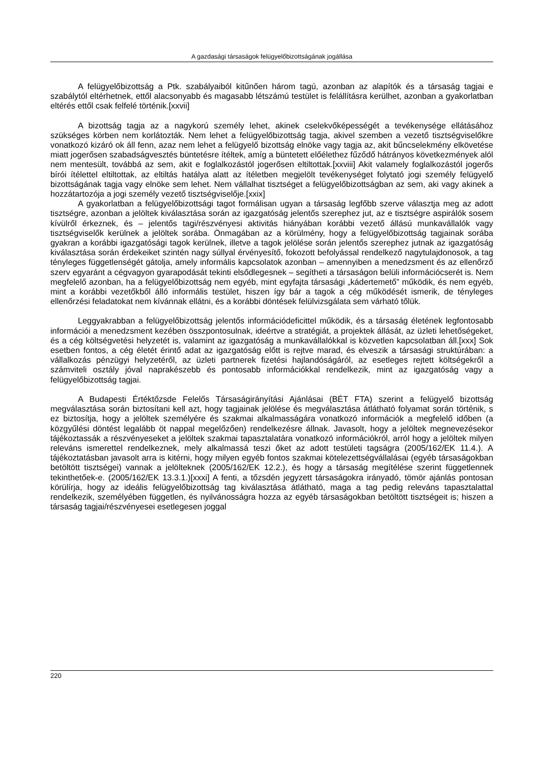A gazdasági társaságok felügyelőbizottságának jogállása
A felügyelőbizottság a Ptk. szabályaiból kitűnően három tagú, azonban az alapítók és a társaság tagjai e szabálytól eltérhetnek, ettől alacsonyabb és magasabb létszámú testület is felállításra kerülhet, azonban a gyakorlatban eltérés ettől csak felfelé történik.[xxvii]
A bizottság tagja az a nagykorú személy lehet, akinek cselekvőképességét a tevékenysége ellátásához szükséges körben nem korlátozták. Nem lehet a felügyelőbizottság tagja, akivel szemben a vezető tisztségviselőkre vonatkozó kizáró ok áll fenn, azaz nem lehet a felügyelő bizottság elnöke vagy tagja az, akit bűncselekmény elkövetése miatt jogerősen szabadságvesztés büntetésre ítéltek, amíg a büntetett előélethez fűződő hátrányos következmények alól nem mentesült, továbbá az sem, akit e foglalkozástól jogerősen eltiltottak.[xxviii] Akit valamely foglalkozástól jogerős bírói ítélettel eltiltottak, az eltiltás hatálya alatt az ítéletben megjelölt tevékenységet folytató jogi személy felügyelő bizottságának tagja vagy elnöke sem lehet. Nem vállalhat tisztséget a felügyelőbizottságban az sem, aki vagy akinek a hozzátartozója a jogi személy vezető tisztségviselője.[xxix]
A gyakorlatban a felügyelőbizottsági tagot formálisan ugyan a társaság legfőbb szerve választja meg az adott tisztségre, azonban a jelöltek kiválasztása során az igazgatóság jelentős szerephez jut, az e tisztségre aspirálók sosem kívülről érkeznek, és – jelentős tagi/részvényesi aktivitás hiányában korábbi vezető állású munkavállalók vagy tisztségviselők kerülnek a jelöltek sorába. Önmagában az a körülmény, hogy a felügyelőbizottság tagjainak sorába gyakran a korábbi igazgatósági tagok kerülnek, illetve a tagok jelölése során jelentős szerephez jutnak az igazgatóság kiválasztása során érdekeiket szintén nagy súllyal érvényesítő, fokozott befolyással rendelkező nagytulajdonosok, a tag tényleges függetlenségét gátolja, amely informális kapcsolatok azonban – amennyiben a menedzsment és az ellenőrző szerv egyaránt a cégvagyon gyarapodását tekinti elsődlegesnek – segítheti a társaságon belüli információcserét is. Nem megfelelő azonban, ha a felügyelőbizottság nem egyéb, mint egyfajta társasági „kádertemető” működik, és nem egyéb, mint a korábbi vezetőkből álló informális testület, hiszen így bár a tagok a cég működését ismerik, de tényleges ellenőrzési feladatokat nem kívánnak ellátni, és a korábbi döntések felülvizsgálata sem várható tőlük.
Leggyakrabban a felügyelőbizottság jelentős információdeficittel működik, és a társaság életének legfontosabb információi a menedzsment kezében összpontosulnak, ideértve a stratégiát, a projektek állását, az üzleti lehetőségeket, és a cég költségvetési helyzetét is, valamint az igazgatóság a munkavállalókkal is közvetlen kapcsolatban áll.[xxx] Sok esetben fontos, a cég életét érintő adat az igazgatóság előtt is rejtve marad, és elveszik a társasági struktúrában: a vállalkozás pénzügyi helyzetéről, az üzleti partnerek fizetési hajlandóságáról, az esetleges rejtett költségekről a számviteli osztály jóval naprakészebb és pontosabb információkkal rendelkezik, mint az igazgatóság vagy a felügyelőbizottság tagjai.
A Budapesti Értéktőzsde Felelős Társaságirányítási Ajánlásai (BÉT FTA) szerint a felügyelő bizottság megválasztása során biztosítani kell azt, hogy tagjainak jelölése és megválasztása átlátható folyamat során történik, s ez biztosítja, hogy a jelöltek személyére és szakmai alkalmasságára vonatkozó információk a megfelelő időben (a közgyűlési döntést legalább öt nappal megelőzően) rendelkezésre állnak. Javasolt, hogy a jelöltek megnevezésekor tájékoztassák a részvényeseket a jelöltek szakmai tapasztalatára vonatkozó információkról, arról hogy a jelöltek milyen releváns ismerettel rendelkeznek, mely alkalmassá teszi őket az adott testületi tagságra (2005/162/EK 11.4.). A tájékoztatásban javasolt arra is kitérni, hogy milyen egyéb fontos szakmai kötelezettségvállalásai (egyéb társaságokban betöltött tisztségei) vannak a jelölteknek (2005/162/EK 12.2.), és hogy a társaság megítélése szerint függetlennek tekinthetőek-e. (2005/162/EK 13.3.1.)[xxxi] A fenti, a tőzsdén jegyzett társaságokra irányadó, tömör ajánlás pontosan körülírja, hogy az ideális felügyelőbizottság tag kiválasztása átlátható, maga a tag pedig releváns tapasztalattal rendelkezik, személyében független, és nyilvánosságra hozza az egyéb társaságokban betöltött tisztségeit is; hiszen a társaság tagjai/részvényesei esetlegesen joggal
220